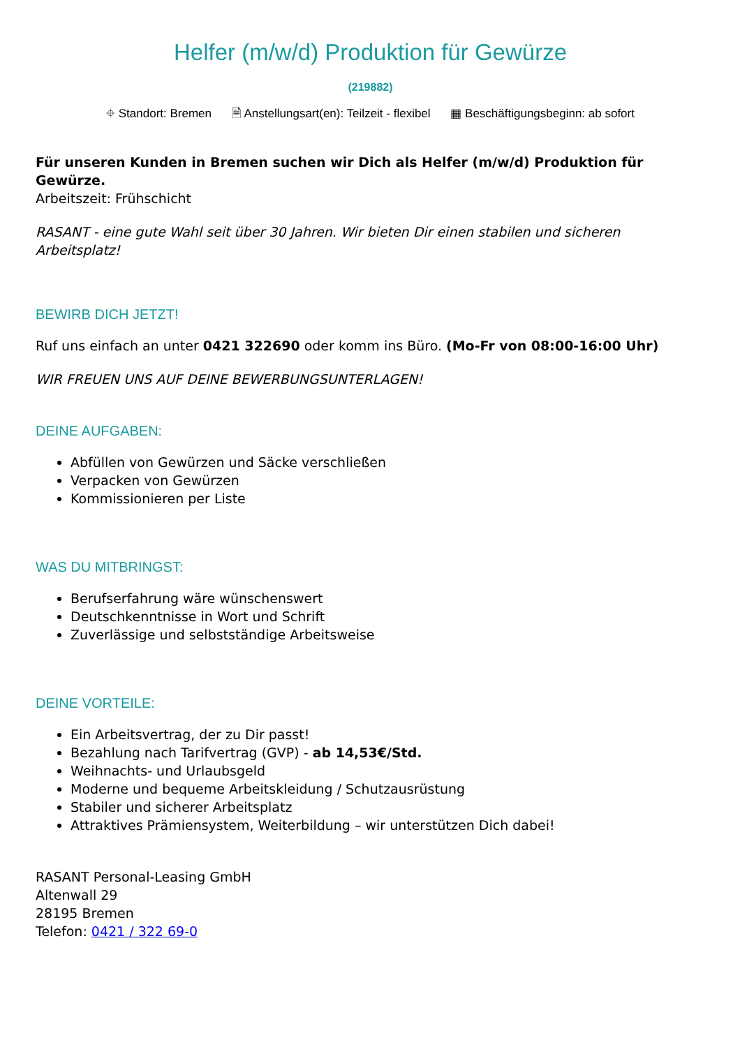Helfer (m/w/d) Produktion für Gewürze
(219882)
⌖ Standort: Bremen 🗎 Anstellungsart(en): Teilzeit - flexibel ▦ Beschäftigungsbeginn: ab sofort
Für unseren Kunden in Bremen suchen wir Dich als Helfer (m/w/d) Produktion für Gewürze.
Arbeitszeit: Frühschicht
RASANT - eine gute Wahl seit über 30 Jahren. Wir bieten Dir einen stabilen und sicheren Arbeitsplatz!
BEWIRB DICH JETZT!
Ruf uns einfach an unter 0421 322690 oder komm ins Büro. (Mo-Fr von 08:00-16:00 Uhr)
WIR FREUEN UNS AUF DEINE BEWERBUNGSUNTERLAGEN!
DEINE AUFGABEN:
Abfüllen von Gewürzen und Säcke verschließen
Verpacken von Gewürzen
Kommissionieren per Liste
WAS DU MITBRINGST:
Berufserfahrung wäre wünschenswert
Deutschkenntnisse in Wort und Schrift
Zuverlässige und selbstständige Arbeitsweise
DEINE VORTEILE:
Ein Arbeitsvertrag, der zu Dir passt!
Bezahlung nach Tarifvertrag (GVP) - ab 14,53€/Std.
Weihnachts- und Urlaubsgeld
Moderne und bequeme Arbeitskleidung / Schutzausrüstung
Stabiler und sicherer Arbeitsplatz
Attraktives Prämiensystem, Weiterbildung – wir unterstützen Dich dabei!
RASANT Personal-Leasing GmbH
Altenwall 29
28195 Bremen
Telefon: 0421 / 322 69-0